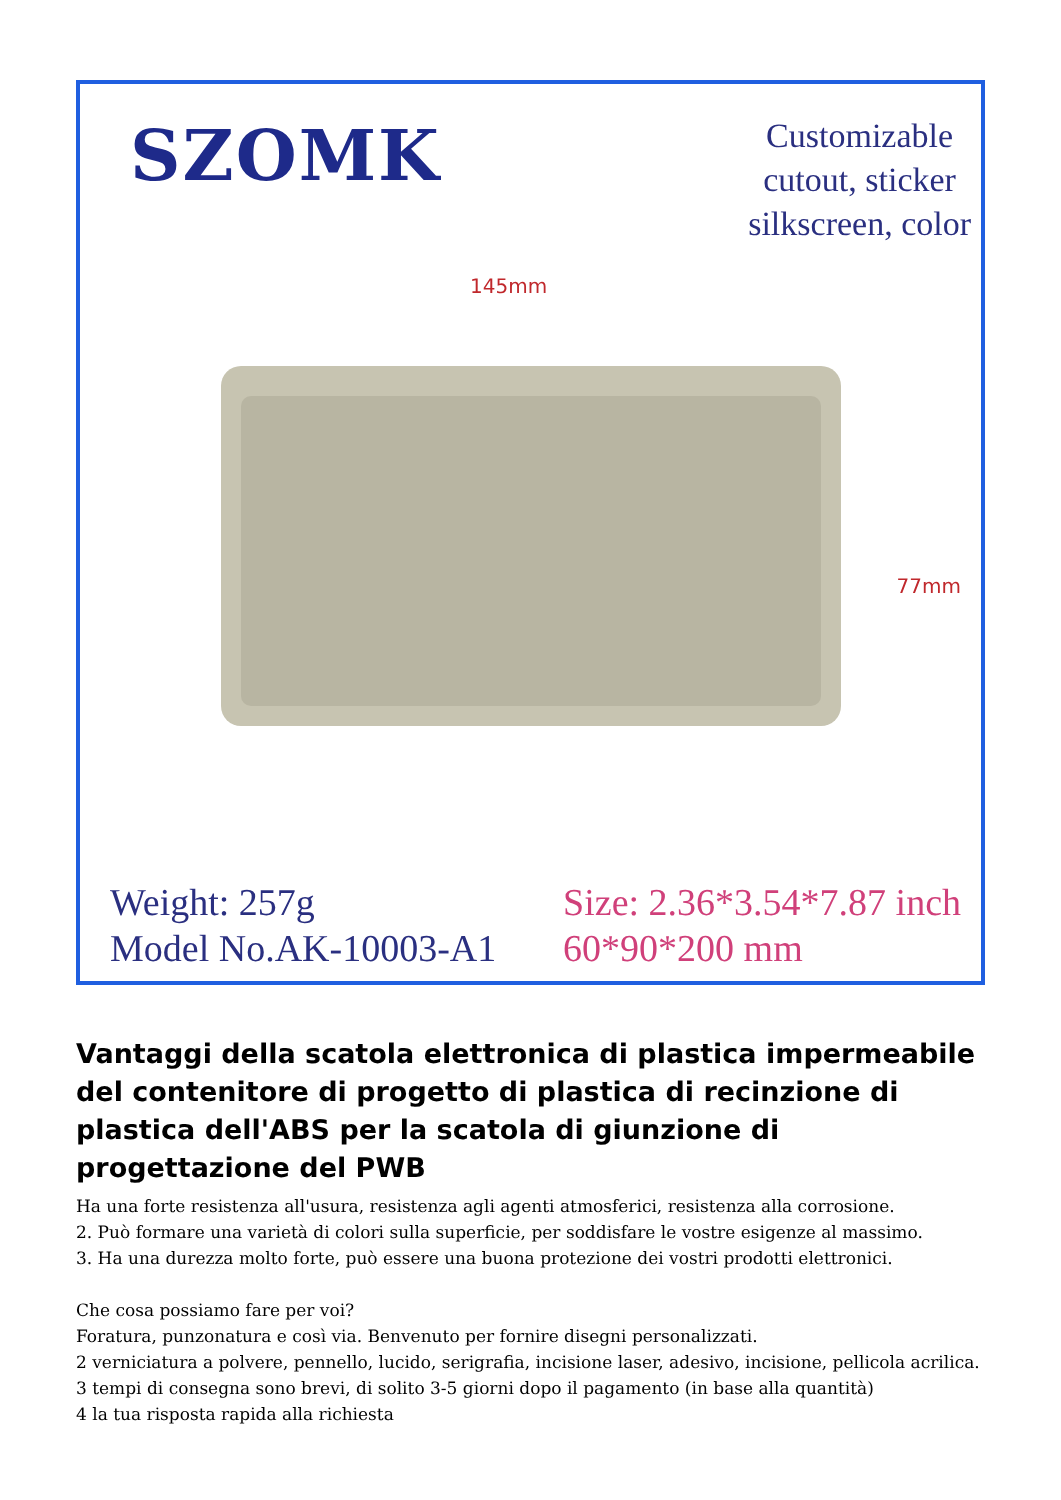SZOMK
Customizable
cutout, sticker
silkscreen, color
145mm
77mm
Weight: 257g
Model No.AK-10003-A1
Size: 2.36*3.54*7.87 inch
60*90*200 mm
Vantaggi della scatola elettronica di plastica impermeabile del contenitore di progetto di plastica di recinzione di plastica dell'ABS per la scatola di giunzione di progettazione del PWB
Ha una forte resistenza all'usura, resistenza agli agenti atmosferici, resistenza alla corrosione.
2. Può formare una varietà di colori sulla superficie, per soddisfare le vostre esigenze al massimo.
3. Ha una durezza molto forte, può essere una buona protezione dei vostri prodotti elettronici.
Che cosa possiamo fare per voi?
Foratura, punzonatura e così via. Benvenuto per fornire disegni personalizzati.
2 verniciatura a polvere, pennello, lucido, serigrafia, incisione laser, adesivo, incisione, pellicola acrilica.
3 tempi di consegna sono brevi, di solito 3-5 giorni dopo il pagamento (in base alla quantità)
4 la tua risposta rapida alla richiesta